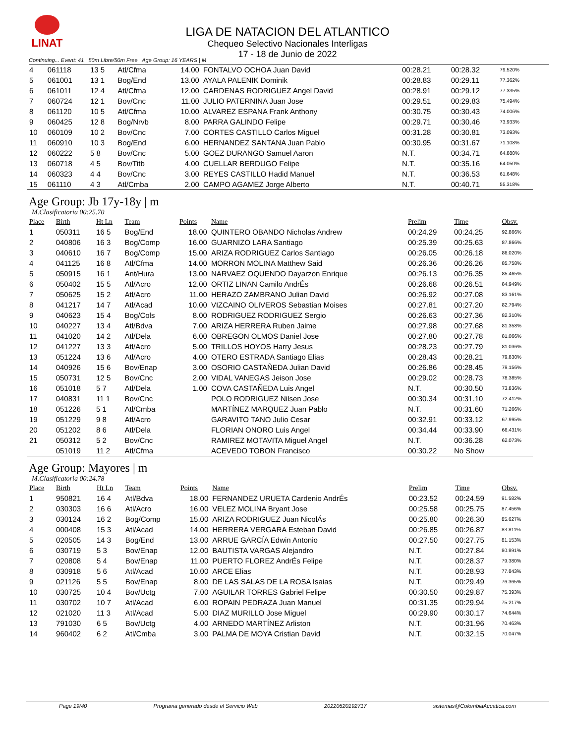LINAT
LIGA DE NATACION DEL ATLANTICO
Chequeo Selectivo Nacionales Interligas
17 - 18 de Junio de 2022
Continuing... Event: 41 50m Libre/50m Free Age Group: 16 YEARS | M
| 4 | 061118 | 13 5 | Atl/Cfma | 14.00 | FONTALVO OCHOA Juan David | 00:28.21 | 00:28.32 | 79.520% |
| 5 | 061001 | 13 1 | Bog/End | 13.00 | AYALA PALENIK Dominik | 00:28.83 | 00:29.11 | 77.362% |
| 6 | 061011 | 12 4 | Atl/Cfma | 12.00 | CARDENAS RODRIGUEZ Angel David | 00:28.91 | 00:29.12 | 77.335% |
| 7 | 060724 | 12 1 | Bov/Cnc | 11.00 | JULIO PATERNINA Juan Jose | 00:29.51 | 00:29.83 | 75.494% |
| 8 | 061120 | 10 5 | Atl/Cfma | 10.00 | ALVAREZ ESPANA Frank Anthony | 00:30.75 | 00:30.43 | 74.006% |
| 9 | 060425 | 12 8 | Bog/Nrvb | 8.00 | PARRA GALINDO Felipe | 00:29.71 | 00:30.46 | 73.933% |
| 10 | 060109 | 10 2 | Bov/Cnc | 7.00 | CORTES CASTILLO Carlos Miguel | 00:31.28 | 00:30.81 | 73.093% |
| 11 | 060910 | 10 3 | Bog/End | 6.00 | HERNANDEZ SANTANA Juan Pablo | 00:30.95 | 00:31.67 | 71.108% |
| 12 | 060222 | 5 8 | Bov/Cnc | 5.00 | GOEZ DURANGO Samuel Aaron | N.T. | 00:34.71 | 64.880% |
| 13 | 060718 | 4 5 | Bov/Titb | 4.00 | CUELLAR BERDUGO Felipe | N.T. | 00:35.16 | 64.050% |
| 14 | 060323 | 4 4 | Bov/Cnc | 3.00 | REYES CASTILLO Hadid Manuel | N.T. | 00:36.53 | 61.648% |
| 15 | 061110 | 4 3 | Atl/Cmba | 2.00 | CAMPO AGAMEZ Jorge Alberto | N.T. | 00:40.71 | 55.318% |
Age Group: Jb 17y-18y | m
M.Clasificatoria 00:25.70
| Place | Birth | Ht Ln | Team | Points | Name | Prelim | Time | Obsv. |
| --- | --- | --- | --- | --- | --- | --- | --- | --- |
| 1 | 050311 | 16 5 | Bog/End | 18.00 | QUINTERO OBANDO Nicholas Andrew | 00:24.29 | 00:24.25 | 92.866% |
| 2 | 040806 | 16 3 | Bog/Comp | 16.00 | GUARNIZO LARA Santiago | 00:25.39 | 00:25.63 | 87.866% |
| 3 | 040610 | 16 7 | Bog/Comp | 15.00 | ARIZA RODRIGUEZ Carlos Santiago | 00:26.05 | 00:26.18 | 86.020% |
| 4 | 041125 | 16 8 | Atl/Cfma | 14.00 | MORRON MOLINA Matthew Said | 00:26.36 | 00:26.26 | 85.758% |
| 5 | 050915 | 16 1 | Ant/Hura | 13.00 | NARVAEZ OQUENDO Dayarzon Enrique | 00:26.13 | 00:26.35 | 85.465% |
| 6 | 050402 | 15 5 | Atl/Acro | 12.00 | ORTIZ LINAN Camilo AndrÉs | 00:26.68 | 00:26.51 | 84.949% |
| 7 | 050625 | 15 2 | Atl/Acro | 11.00 | HERAZO ZAMBRANO Julian David | 00:26.92 | 00:27.08 | 83.161% |
| 8 | 041217 | 14 7 | Atl/Acad | 10.00 | VIZCAINO OLIVEROS Sebastian Moises | 00:27.81 | 00:27.20 | 82.794% |
| 9 | 040623 | 15 4 | Bog/Cols | 8.00 | RODRIGUEZ RODRIGUEZ Sergio | 00:26.63 | 00:27.36 | 82.310% |
| 10 | 040227 | 13 4 | Atl/Bdva | 7.00 | ARIZA HERRERA Ruben Jaime | 00:27.98 | 00:27.68 | 81.358% |
| 11 | 041020 | 14 2 | Atl/Dela | 6.00 | OBREGON OLMOS Daniel Jose | 00:27.80 | 00:27.78 | 81.066% |
| 12 | 041227 | 13 3 | Atl/Acro | 5.00 | TRILLOS HOYOS Harry Jesus | 00:28.23 | 00:27.79 | 81.036% |
| 13 | 051224 | 13 6 | Atl/Acro | 4.00 | OTERO ESTRADA Santiago Elias | 00:28.43 | 00:28.21 | 79.830% |
| 14 | 040926 | 15 6 | Bov/Enap | 3.00 | OSORIO CASTAÑEDA Julian David | 00:26.86 | 00:28.45 | 79.156% |
| 15 | 050731 | 12 5 | Bov/Cnc | 2.00 | VIDAL VANEGAS Jeison Jose | 00:29.02 | 00:28.73 | 78.385% |
| 16 | 051018 | 5 7 | Atl/Dela | 1.00 | COVA CASTAÑEDA Luis Angel | N.T. | 00:30.50 | 73.836% |
| 17 | 040831 | 11 1 | Bov/Cnc | | POLO RODRIGUEZ Nilsen Jose | 00:30.34 | 00:31.10 | 72.412% |
| 18 | 051226 | 5 1 | Atl/Cmba | | MARTÍNEZ MARQUEZ Juan Pablo | N.T. | 00:31.60 | 71.266% |
| 19 | 051229 | 9 8 | Atl/Acro | | GARAVITO TANO Julio Cesar | 00:32.91 | 00:33.12 | 67.995% |
| 20 | 051202 | 8 6 | Atl/Dela | | FLORIAN ONORO Luis Angel | 00:34.44 | 00:33.90 | 66.431% |
| 21 | 050312 | 5 2 | Bov/Cnc | | RAMIREZ MOTAVITA Miguel Angel | N.T. | 00:36.28 | 62.073% |
| | 051019 | 11 2 | Atl/Cfma | | ACEVEDO TOBON Francisco | 00:30.22 | No Show | |
Age Group: Mayores | m
M.Clasificatoria 00:24.78
| Place | Birth | Ht Ln | Team | Points | Name | Prelim | Time | Obsv. |
| --- | --- | --- | --- | --- | --- | --- | --- | --- |
| 1 | 950821 | 16 4 | Atl/Bdva | 18.00 | FERNANDEZ URUETA Cardenio AndrÉs | 00:23.52 | 00:24.59 | 91.582% |
| 2 | 030303 | 16 6 | Atl/Acro | 16.00 | VELEZ MOLINA Bryant Jose | 00:25.58 | 00:25.75 | 87.456% |
| 3 | 030124 | 16 2 | Bog/Comp | 15.00 | ARIZA RODRIGUEZ Juan NicolÁs | 00:25.80 | 00:26.30 | 85.627% |
| 4 | 000408 | 15 3 | Atl/Acad | 14.00 | HERRERA VERGARA Esteban David | 00:26.85 | 00:26.87 | 83.811% |
| 5 | 020505 | 14 3 | Bog/End | 13.00 | ARRUE GARCÍA Edwin Antonio | 00:27.50 | 00:27.75 | 81.153% |
| 6 | 030719 | 5 3 | Bov/Enap | 12.00 | BAUTISTA VARGAS Alejandro | N.T. | 00:27.84 | 80.891% |
| 7 | 020808 | 5 4 | Bov/Enap | 11.00 | PUERTO FLOREZ AndrÉs Felipe | N.T. | 00:28.37 | 79.380% |
| 8 | 030918 | 5 6 | Atl/Acad | 10.00 | ARCE Elias | N.T. | 00:28.93 | 77.843% |
| 9 | 021126 | 5 5 | Bov/Enap | 8.00 | DE LAS SALAS DE LA ROSA Isaias | N.T. | 00:29.49 | 76.365% |
| 10 | 030725 | 10 4 | Bov/Uctg | 7.00 | AGUILAR TORRES Gabriel Felipe | 00:30.50 | 00:29.87 | 75.393% |
| 11 | 030702 | 10 7 | Atl/Acad | 6.00 | ROPAIN PEDRAZA Juan Manuel | 00:31.35 | 00:29.94 | 75.217% |
| 12 | 021020 | 11 3 | Atl/Acad | 5.00 | DIAZ MURILLO Jose Miguel | 00:29.90 | 00:30.17 | 74.644% |
| 13 | 791030 | 6 5 | Bov/Uctg | 4.00 | ARNEDO MARTÍNEZ Arliston | N.T. | 00:31.96 | 70.463% |
| 14 | 960402 | 6 2 | Atl/Cmba | 3.00 | PALMA DE MOYA Cristian David | N.T. | 00:32.15 | 70.047% |
Page 19/40 Programa generado desde el Servicio Web 20220620192717 sistemas@ColombiaAcuatica.com